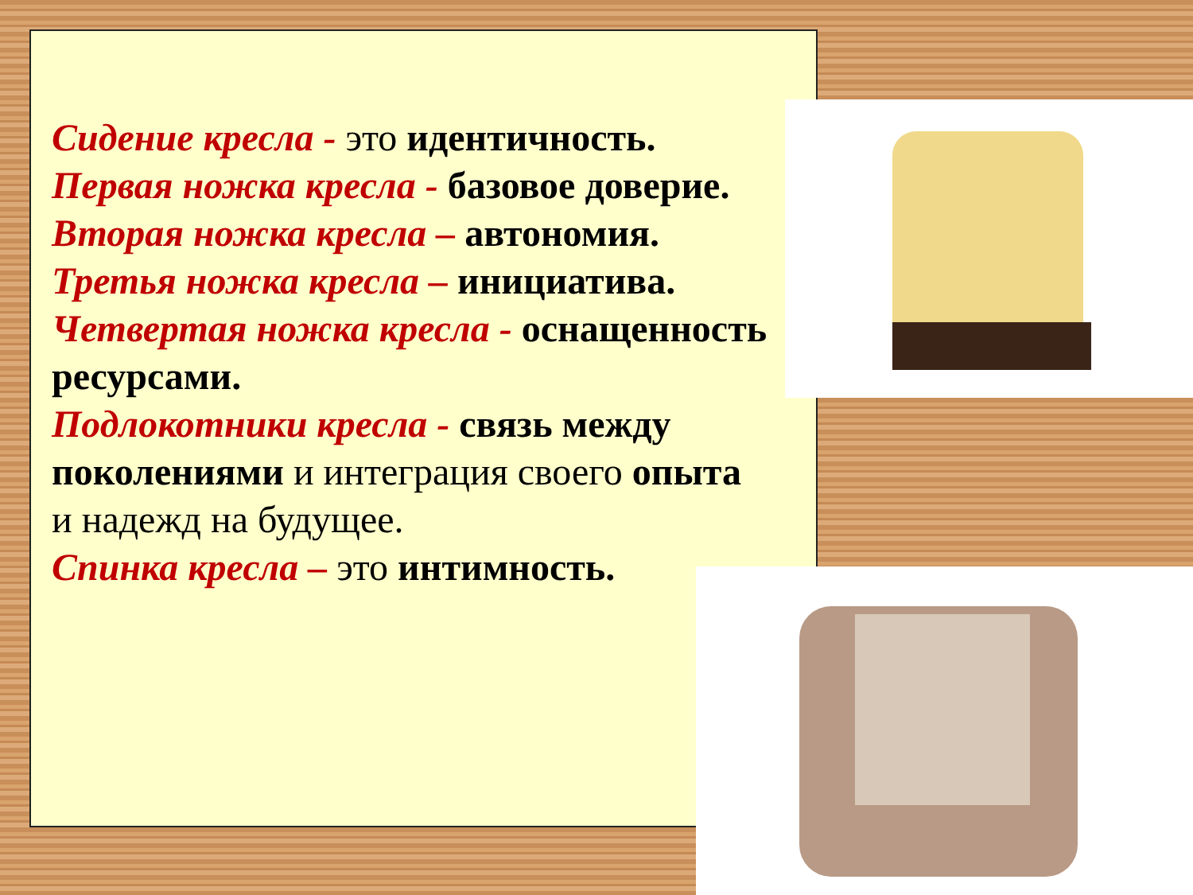Сидение кресла - это идентичность.
Первая ножка кресла - базовое доверие.
Вторая ножка кресла – автономия.
Третья ножка кресла – инициатива.
Четвертая ножка кресла - оснащенность ресурсами.
Подлокотники кресла - связь между поколениями и интеграция своего опыта и надежд на будущее.
Спинка кресла – это интимность.